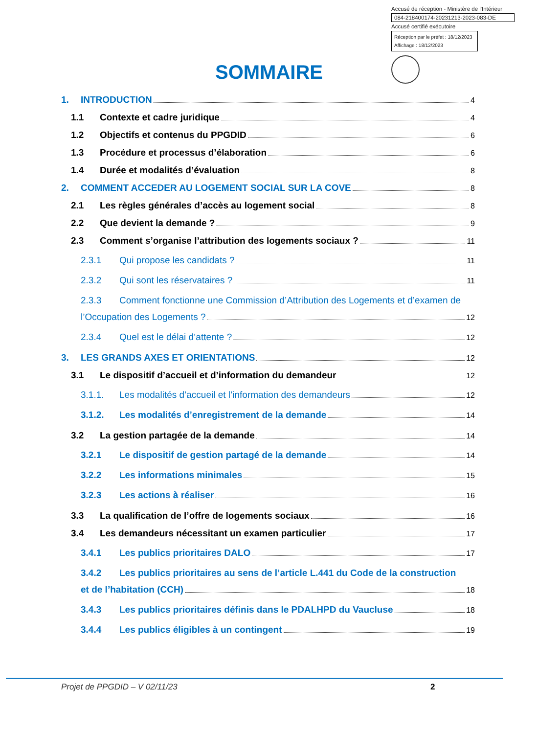Accusé de réception - Ministère de l'Intérieur
084-218400174-20231213-2023-083-DE
Accusé certifié exécutoire
Réception par le préfet : 18/12/2023
Affichage : 18/12/2023
SOMMAIRE
1. INTRODUCTION 4
1.1 Contexte et cadre juridique 4
1.2 Objectifs et contenus du PPGDID 6
1.3 Procédure et processus d’élaboration 6
1.4 Durée et modalités d’évaluation 8
2. COMMENT ACCEDER AU LOGEMENT SOCIAL SUR LA COVE 8
2.1 Les règles générales d’accès au logement social 8
2.2 Que devient la demande ? 9
2.3 Comment s’organise l’attribution des logements sociaux ? 11
2.3.1 Qui propose les candidats ? 11
2.3.2 Qui sont les réservataires ? 11
2.3.3 Comment fonctionne une Commission d’Attribution des Logements et d’examen de
l’Occupation des Logements ? 12
2.3.4 Quel est le délai d’attente ? 12
3. LES GRANDS AXES ET ORIENTATIONS 12
3.1 Le dispositif d’accueil et d’information du demandeur 12
3.1.1. Les modalités d’accueil et l’information des demandeurs 12
3.1.2. Les modalités d’enregistrement de la demande 14
3.2 La gestion partagée de la demande 14
3.2.1 Le dispositif de gestion partagé de la demande 14
3.2.2 Les informations minimales 15
3.2.3 Les actions à réaliser 16
3.3 La qualification de l’offre de logements sociaux 16
3.4 Les demandeurs nécessitant un examen particulier 17
3.4.1 Les publics prioritaires DALO 17
3.4.2 Les publics prioritaires au sens de l’article L.441 du Code de la construction
et de l’habitation (CCH) 18
3.4.3 Les publics prioritaires définis dans le PDALHPD du Vaucluse 18
3.4.4 Les publics éligibles à un contingent 19
Projet de PPGDID – V 02/11/23 2